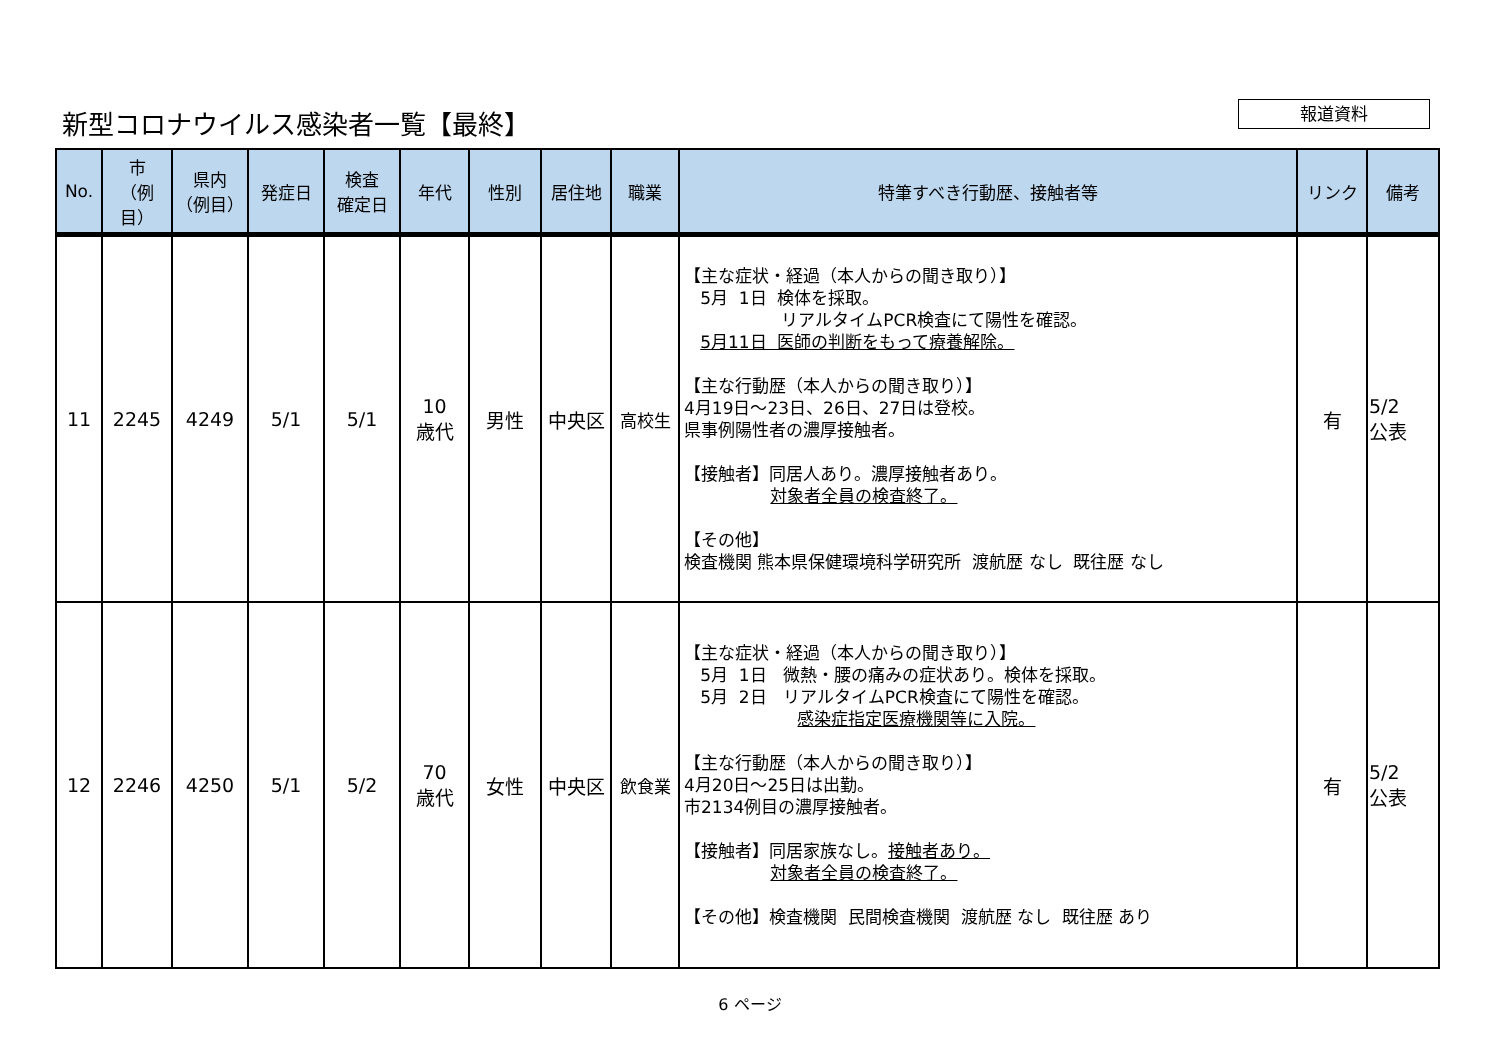新型コロナウイルス感染者一覧【最終】 報道資料
| No. | 市 （例目） | 県内 （例目） | 発症日 | 検査 確定日 | 年代 | 性別 | 居住地 | 職業 | 特筆すべき行動歴、接触者等 | リンク | 備考 |
| --- | --- | --- | --- | --- | --- | --- | --- | --- | --- | --- | --- |
| 11 | 2245 | 4249 | 5/1 | 5/1 | 10 歳代 | 男性 | 中央区 | 高校生 | 【主な症状・経過（本人からの聞き取り）】 5月 1日 検体を採取。 リアルタイムPCR検査にて陽性を確認。 5月11日 医師の判断をもって療養解除。 【主な行動歴（本人からの聞き取り）】 4月19日～23日、26日、27日は登校。 県事例陽性者の濃厚接触者。 【接触者】同居人あり。濃厚接触者あり。 対象者全員の検査終了。 【その他】 検査機関 熊本県保健環境科学研究所 渡航歴 なし 既往歴 なし | 有 | 5/2 公表 |
| 12 | 2246 | 4250 | 5/1 | 5/2 | 70 歳代 | 女性 | 中央区 | 飲食業 | 【主な症状・経過（本人からの聞き取り）】 5月 1日 微熱・腰の痛みの症状あり。検体を採取。 5月 2日 リアルタイムPCR検査にて陽性を確認。 感染症指定医療機関等に入院。 【主な行動歴（本人からの聞き取り）】 4月20日～25日は出勤。 市2134例目の濃厚接触者。 【接触者】同居家族なし。 接触者あり。 対象者全員の検査終了。 【その他】検査機関 民間検査機関 渡航歴 なし 既往歴 あり | 有 | 5/2 公表 |
6 ページ